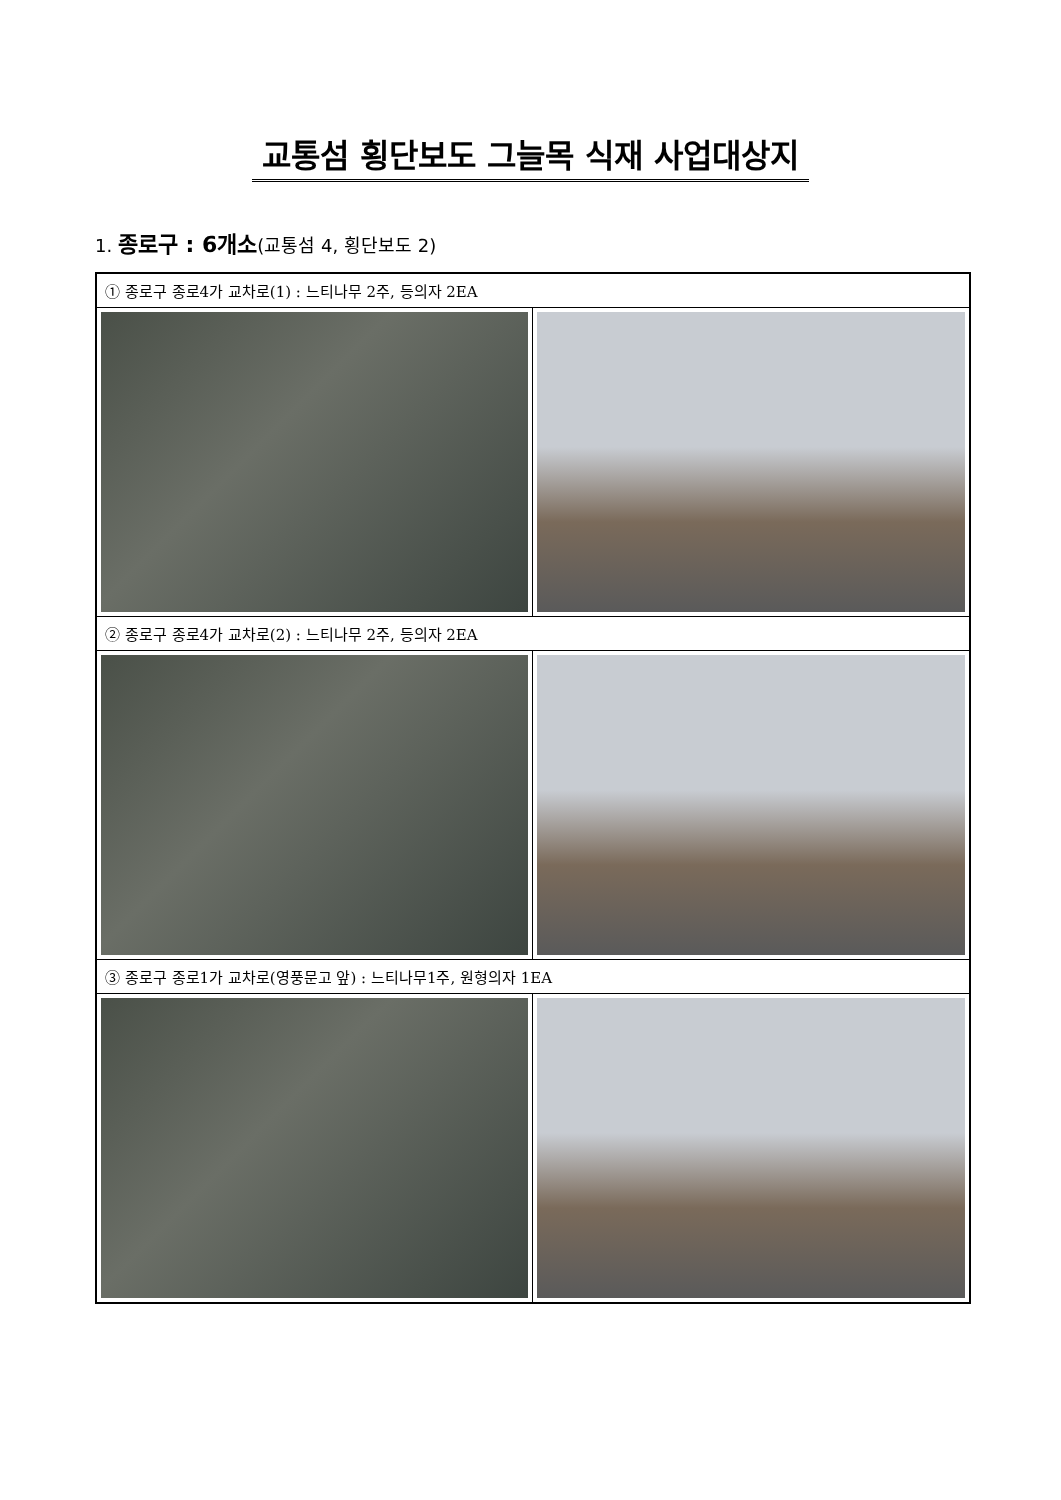교통섬 횡단보도 그늘목 식재 사업대상지
1. 종로구 : 6개소(교통섬 4, 횡단보도 2)
| ① 종로구 종로4가 교차로(1) : 느티나무 2주, 등의자 2EA | |
| ② 종로구 종로4가 교차로(2) : 느티나무 2주, 등의자 2EA | |
| ③ 종로구 종로1가 교차로(영풍문고 앞) : 느티나무1주, 원형의자 1EA | |